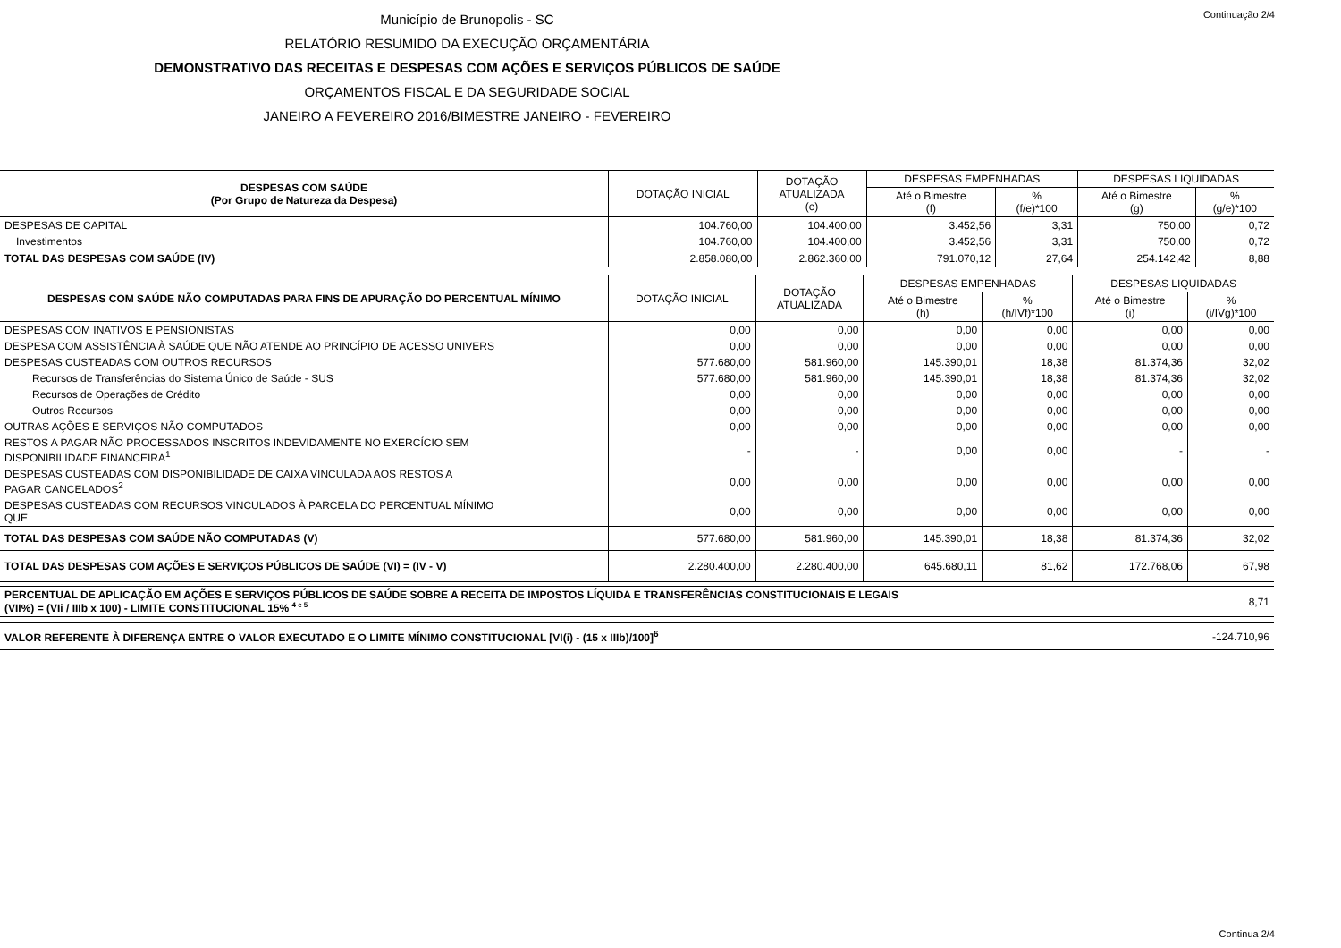Continuação 2/4
Município de Brunopolis - SC
RELATÓRIO RESUMIDO DA EXECUÇÃO ORÇAMENTÁRIA
DEMONSTRATIVO DAS RECEITAS E DESPESAS COM AÇÕES E SERVIÇOS PÚBLICOS DE SAÚDE
ORÇAMENTOS FISCAL E DA SEGURIDADE SOCIAL
JANEIRO A FEVEREIRO 2016/BIMESTRE JANEIRO - FEVEREIRO
| DESPESAS COM SAÚDE (Por Grupo de Natureza da Despesa) | DOTAÇÃO INICIAL | DOTAÇÃO ATUALIZADA (e) | DESPESAS EMPENHADAS | | DESPESAS LIQUIDADAS | |
| --- | --- | --- | --- | --- | --- | --- |
| | | | Até o Bimestre (f) | % (f/e)*100 | Até o Bimestre (g) | % (g/e)*100 |
| DESPESAS DE CAPITAL | 104.760,00 | 104.400,00 | 3.452,56 | 3,31 | 750,00 | 0,72 |
| Investimentos | 104.760,00 | 104.400,00 | 3.452,56 | 3,31 | 750,00 | 0,72 |
| TOTAL DAS DESPESAS COM SAÚDE (IV) | 2.858.080,00 | 2.862.360,00 | 791.070,12 | 27,64 | 254.142,42 | 8,88 |
| DESPESAS COM SAÚDE NÃO COMPUTADAS PARA FINS DE APURAÇÃO DO PERCENTUAL MÍNIMO | DOTAÇÃO INICIAL | DOTAÇÃO ATUALIZADA | DESPESAS EMPENHADAS | | DESPESAS LIQUIDADAS | |
| --- | --- | --- | --- | --- | --- | --- |
| | | | Até o Bimestre (h) | % (h/IVf)*100 | Até o Bimestre (i) | % (i/IVg)*100 |
| DESPESAS COM INATIVOS E PENSIONISTAS | 0,00 | 0,00 | 0,00 | 0,00 | 0,00 | 0,00 |
| DESPESA COM ASSISTÊNCIA À SAÚDE QUE NÃO ATENDE AO PRINCÍPIO DE ACESSO UNIVERS | 0,00 | 0,00 | 0,00 | 0,00 | 0,00 | 0,00 |
| DESPESAS CUSTEADAS COM OUTROS RECURSOS | 577.680,00 | 581.960,00 | 145.390,01 | 18,38 | 81.374,36 | 32,02 |
| Recursos de Transferências do Sistema Único de Saúde - SUS | 577.680,00 | 581.960,00 | 145.390,01 | 18,38 | 81.374,36 | 32,02 |
| Recursos de Operações de Crédito | 0,00 | 0,00 | 0,00 | 0,00 | 0,00 | 0,00 |
| Outros Recursos | 0,00 | 0,00 | 0,00 | 0,00 | 0,00 | 0,00 |
| OUTRAS AÇÕES E SERVIÇOS NÃO COMPUTADOS | 0,00 | 0,00 | 0,00 | 0,00 | 0,00 | 0,00 |
| RESTOS A PAGAR NÃO PROCESSADOS INSCRITOS INDEVIDAMENTE NO EXERCÍCIO SEM DISPONIBILIDADE FINANCEIRA<sup>1</sup> | - | - | 0,00 | 0,00 | - | - |
| DESPESAS CUSTEADAS COM DISPONIBILIDADE DE CAIXA VINCULADA AOS RESTOS A PAGAR CANCELADOS<sup>2</sup> | 0,00 | 0,00 | 0,00 | 0,00 | 0,00 | 0,00 |
| DESPESAS CUSTEADAS COM RECURSOS VINCULADOS À PARCELA DO PERCENTUAL MÍNIMO QUE | 0,00 | 0,00 | 0,00 | 0,00 | 0,00 | 0,00 |
| TOTAL DAS DESPESAS COM SAÚDE NÃO COMPUTADAS (V) | 577.680,00 | 581.960,00 | 145.390,01 | 18,38 | 81.374,36 | 32,02 |
| TOTAL DAS DESPESAS COM AÇÕES E SERVIÇOS PÚBLICOS DE SAÚDE (VI) = (IV - V) | 2.280.400,00 | 2.280.400,00 | 645.680,11 | 81,62 | 172.768,06 | 67,98 |
| PERCENTUAL DE APLICAÇÃO EM AÇÕES E SERVIÇOS PÚBLICOS DE SAÚDE SOBRE A RECEITA DE IMPOSTOS LÍQUIDA E TRANSFERÊNCIAS CONSTITUCIONAIS E LEGAIS (VII%) = (VIi / IIIb x 100) - LIMITE CONSTITUCIONAL 15% <sup>4 e 5</sup> | 8,71 |
| VALOR REFERENTE À DIFERENÇA ENTRE O VALOR EXECUTADO E O LIMITE MÍNIMO CONSTITUCIONAL [VI(i) - (15 x IIIb)/100]<sup>6</sup> | -124.710,96 |
Continua 2/4